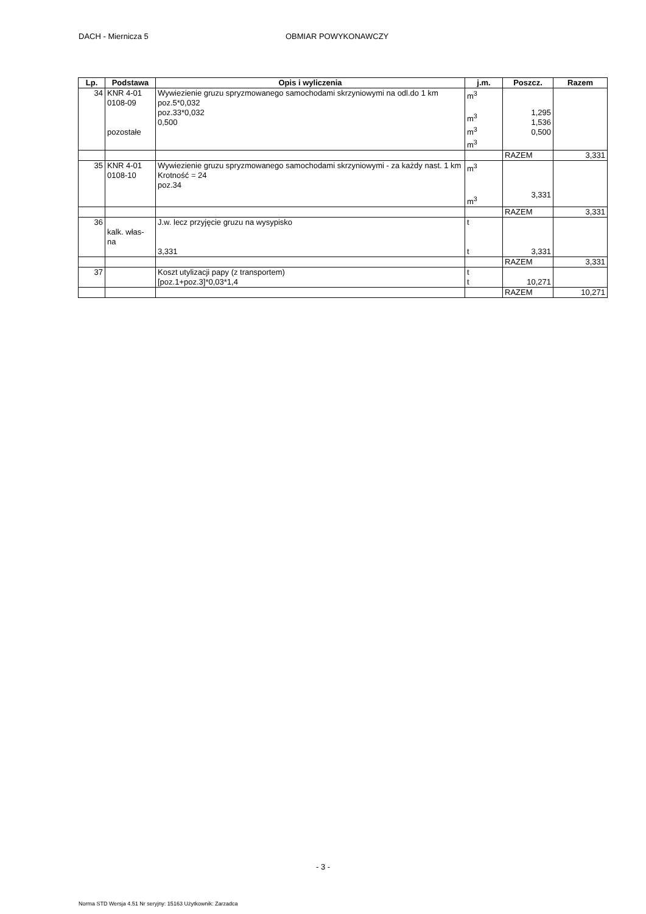DACH - Miernicza 5 OBMIAR POWYKONAWCZY
| Lp. | Podstawa | Opis i wyliczenia | j.m. | Poszcz. | Razem |
| --- | --- | --- | --- | --- | --- |
| 34 | KNR 4-01 0108-09 pozostałe | Wywiezienie gruzu spryzmowanego samochodami skrzyniowymi na odl.do 1 km poz.5*0,032 poz.33*0,032 0,500 | m<sup>3</sup> m<sup>3</sup> m<sup>3</sup> m<sup>3</sup> | 1,295 1,536 0,500 | |
| | | | | RAZEM | 3,331 |
| 35 | KNR 4-01 0108-10 | Wywiezienie gruzu spryzmowanego samochodami skrzyniowymi - za każdy nast. 1 km Krotność = 24 poz.34 | m<sup>3</sup> m<sup>3</sup> | 3,331 | |
| | | | | RAZEM | 3,331 |
| 36 | kalk. włas- na | J.w. lecz przyjęcie gruzu na wysypisko 3,331 | t t | 3,331 | |
| | | | | RAZEM | 3,331 |
| 37 | | Koszt utylizacji papy (z transportem) [poz.1+poz.3]*0,03*1,4 | t t | 10,271 | |
| | | | | RAZEM | 10,271 |
- 3 -
Norma STD Wersja 4.51 Nr seryjny: 15163 Użytkownik: Zarzadca